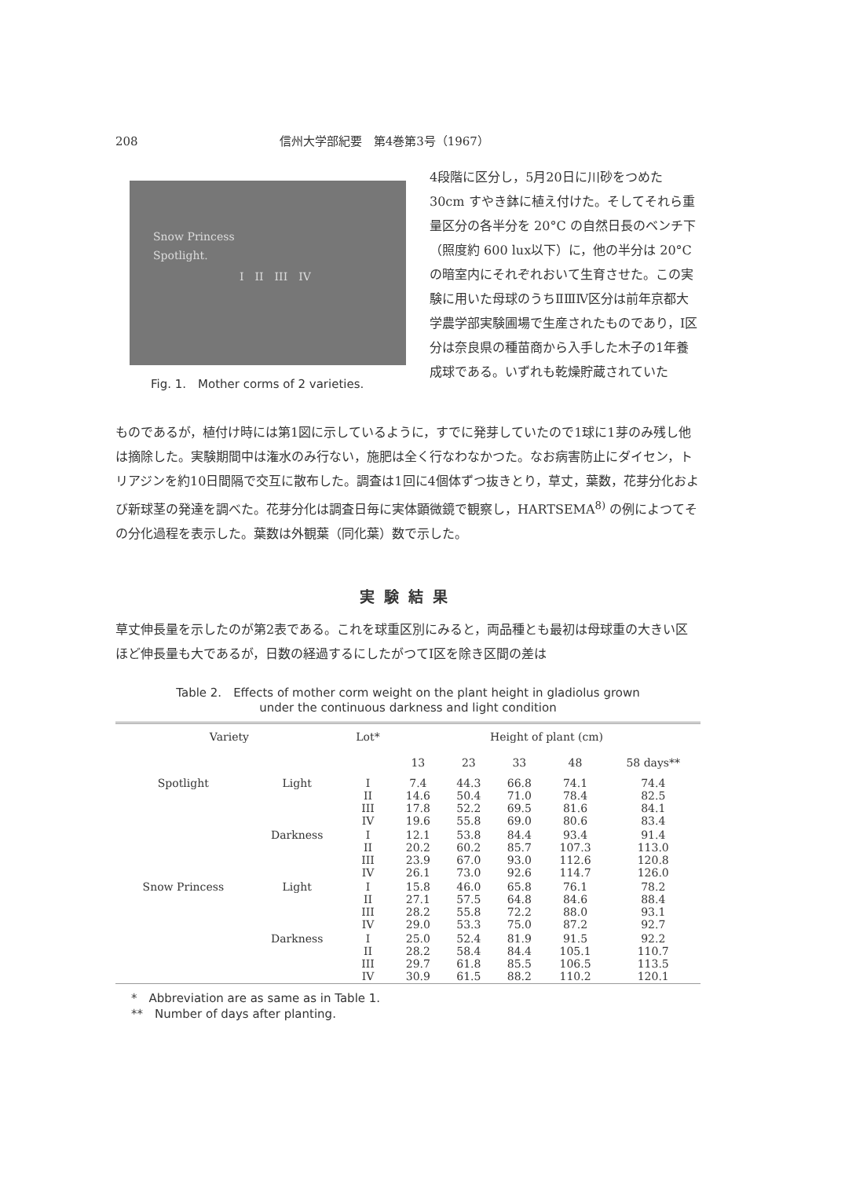208 信州大学部紀要　第4巻第3号（1967）
Snow Princess
Spotlight.
I　II　III　IV
Fig. 1.　Mother corms of 2 varieties.
4段階に区分し，5月20日に川砂をつめた 30cm すやき鉢に植え付けた。そしてそれら重量区分の各半分を 20°C の自然日長のベンチ下（照度約 600 lux以下）に，他の半分は 20°C の暗室内にそれぞれおいて生育させた。この実験に用いた母球のうちⅡⅢⅣ区分は前年京都大学農学部実験圃場で生産されたものであり，Ⅰ区分は奈良県の種苗商から入手した木子の1年養成球である。いずれも乾燥貯蔵されていた
ものであるが，植付け時には第1図に示しているように，すでに発芽していたので1球に1芽のみ残し他は摘除した。実験期間中は潅水のみ行ない，施肥は全く行なわなかつた。なお病害防止にダイセン，トリアジンを約10日間隔で交互に散布した。調査は1回に4個体ずつ抜きとり，草丈，葉数，花芽分化および新球茎の発達を調べた。花芽分化は調査日毎に実体顕微鏡で観察し，HARTSEMA<sup>8)</sup> の例によつてその分化過程を表示した。葉数は外観葉（同化葉）数で示した。
実験結果
草丈伸長量を示したのが第2表である。これを球重区別にみると，両品種とも最初は母球重の大きい区ほど伸長量も大であるが，日数の経過するにしたがつてⅠ区を除き区間の差は
Table 2.　Effects of mother corm weight on the plant height in gladiolus grown
under the continuous darkness and light condition
| Variety | | Lot* | Height of plant (cm) | | | | |
| --- | --- | --- | --- | --- | --- | --- | --- |
| | | | 13 | 23 | 33 | 48 | 58 days** |
| Spotlight | Light | I II III IV | 7.4 14.6 17.8 19.6 | 44.3 50.4 52.2 55.8 | 66.8 71.0 69.5 69.0 | 74.1 78.4 81.6 80.6 | 74.4 82.5 84.1 83.4 |
| | Darkness | I II III IV | 12.1 20.2 23.9 26.1 | 53.8 60.2 67.0 73.0 | 84.4 85.7 93.0 92.6 | 93.4 107.3 112.6 114.7 | 91.4 113.0 120.8 126.0 |
| Snow Princess | Light | I II III IV | 15.8 27.1 28.2 29.0 | 46.0 57.5 55.8 53.3 | 65.8 64.8 72.2 75.0 | 76.1 84.6 88.0 87.2 | 78.2 88.4 93.1 92.7 |
| | Darkness | I II III IV | 25.0 28.2 29.7 30.9 | 52.4 58.4 61.8 61.5 | 81.9 84.4 85.5 88.2 | 91.5 105.1 106.5 110.2 | 92.2 110.7 113.5 120.1 |
*　Abbreviation are as same as in Table 1.
**　Number of days after planting.